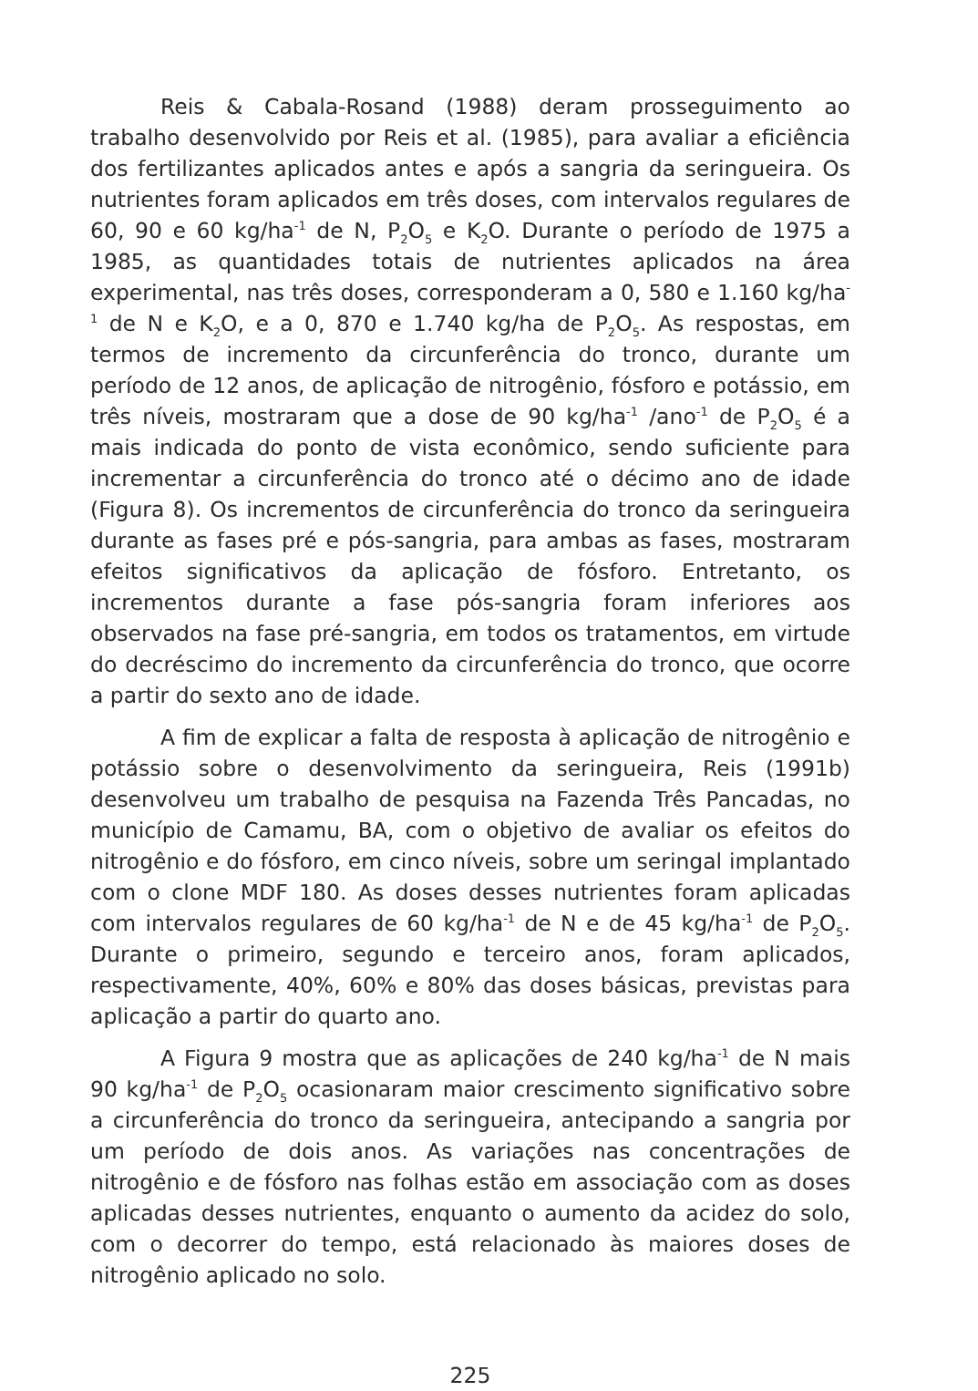Reis & Cabala-Rosand (1988) deram prosseguimento ao trabalho desenvolvido por Reis et al. (1985), para avaliar a eficiência dos fertilizantes aplicados antes e após a sangria da seringueira. Os nutrientes foram aplicados em três doses, com intervalos regulares de 60, 90 e 60 kg/ha<sup>-1</sup> de N, P<sub>2</sub>O<sub>5</sub> e K<sub>2</sub>O. Durante o período de 1975 a 1985, as quantidades totais de nutrientes aplicados na área experimental, nas três doses, corresponderam a 0, 580 e 1.160 kg/ha<sup>-1</sup> de N e K<sub>2</sub>O, e a 0, 870 e 1.740 kg/ha de P<sub>2</sub>O<sub>5</sub>. As respostas, em termos de incremento da circunferência do tronco, durante um período de 12 anos, de aplicação de nitrogênio, fósforo e potássio, em três níveis, mostraram que a dose de 90 kg/ha<sup>-1</sup> /ano<sup>-1</sup> de P<sub>2</sub>O<sub>5</sub> é a mais indicada do ponto de vista econômico, sendo suficiente para incrementar a circunferência do tronco até o décimo ano de idade (Figura 8). Os incrementos de circunferência do tronco da seringueira durante as fases pré e pós-sangria, para ambas as fases, mostraram efeitos significativos da aplicação de fósforo. Entretanto, os incrementos durante a fase pós-sangria foram inferiores aos observados na fase pré-sangria, em todos os tratamentos, em virtude do decréscimo do incremento da circunferência do tronco, que ocorre a partir do sexto ano de idade.
A fim de explicar a falta de resposta à aplicação de nitrogênio e potássio sobre o desenvolvimento da seringueira, Reis (1991b) desenvolveu um trabalho de pesquisa na Fazenda Três Pancadas, no município de Camamu, BA, com o objetivo de avaliar os efeitos do nitrogênio e do fósforo, em cinco níveis, sobre um seringal implantado com o clone MDF 180. As doses desses nutrientes foram aplicadas com intervalos regulares de 60 kg/ha<sup>-1</sup> de N e de 45 kg/ha<sup>-1</sup> de P<sub>2</sub>O<sub>5</sub>. Durante o primeiro, segundo e terceiro anos, foram aplicados, respectivamente, 40%, 60% e 80% das doses básicas, previstas para aplicação a partir do quarto ano.
A Figura 9 mostra que as aplicações de 240 kg/ha<sup>-1</sup> de N mais 90 kg/ha<sup>-1</sup> de P<sub>2</sub>O<sub>5</sub> ocasionaram maior crescimento significativo sobre a circunferência do tronco da seringueira, antecipando a sangria por um período de dois anos. As variações nas concentrações de nitrogênio e de fósforo nas folhas estão em associação com as doses aplicadas desses nutrientes, enquanto o aumento da acidez do solo, com o decorrer do tempo, está relacionado às maiores doses de nitrogênio aplicado no solo.
225